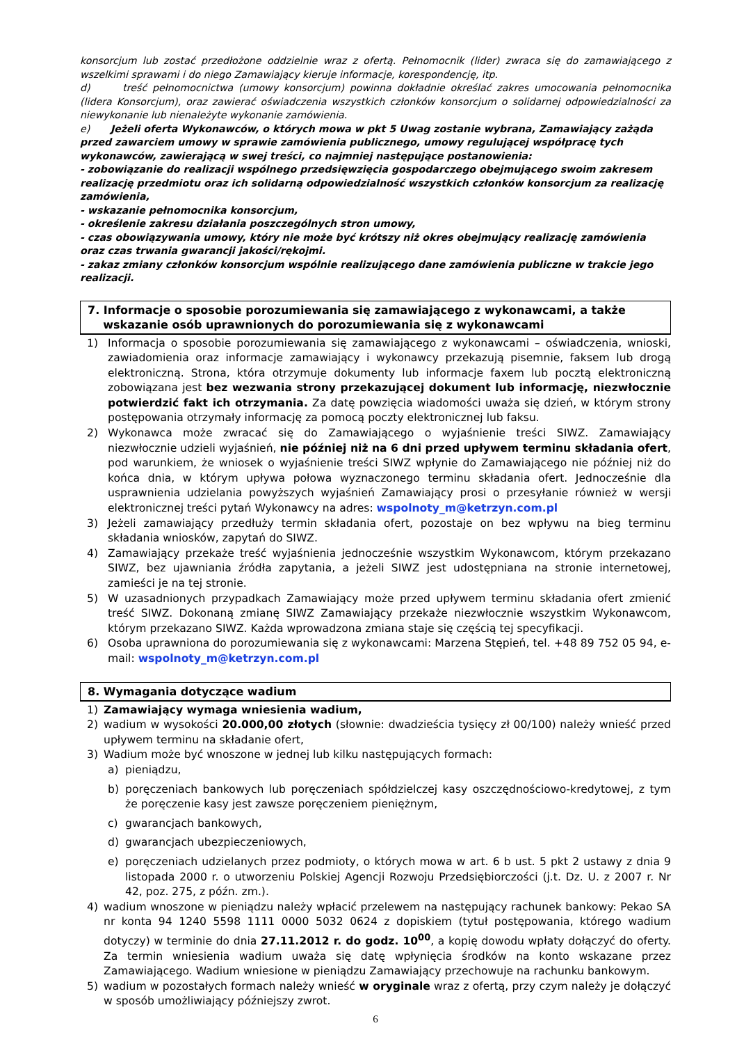konsorcjum lub zostać przedłożone oddzielnie wraz z ofertą. Pełnomocnik (lider) zwraca się do zamawiającego z wszelkimi sprawami i do niego Zamawiający kieruje informacje, korespondencję, itp.
d) treść pełnomocnictwa (umowy konsorcjum) powinna dokładnie określać zakres umocowania pełnomocnika (lidera Konsorcjum), oraz zawierać oświadczenia wszystkich członków konsorcjum o solidarnej odpowiedzialności za niewykonanie lub nienależyte wykonanie zamówienia.
e) Jeżeli oferta Wykonawców, o których mowa w pkt 5 Uwag zostanie wybrana, Zamawiający zażąda przed zawarciem umowy w sprawie zamówienia publicznego, umowy regulującej współpracę tych wykonawców, zawierającą w swej treści, co najmniej następujące postanowienia:
- zobowiązanie do realizacji wspólnego przedsięwzięcia gospodarczego obejmującego swoim zakresem realizację przedmiotu oraz ich solidarną odpowiedzialność wszystkich członków konsorcjum za realizację zamówienia,
- wskazanie pełnomocnika konsorcjum,
- określenie zakresu działania poszczególnych stron umowy,
- czas obowiązywania umowy, który nie może być krótszy niż okres obejmujący realizację zamówienia oraz czas trwania gwarancji jakości/rękojmi.
- zakaz zmiany członków konsorcjum wspólnie realizującego dane zamówienia publiczne w trakcie jego realizacji.
7. Informacje o sposobie porozumiewania się zamawiającego z wykonawcami, a także
wskazanie osób uprawnionych do porozumiewania się z wykonawcami
1) Informacja o sposobie porozumiewania się zamawiającego z wykonawcami – oświadczenia, wnioski, zawiadomienia oraz informacje zamawiający i wykonawcy przekazują pisemnie, faksem lub drogą elektroniczną. Strona, która otrzymuje dokumenty lub informacje faxem lub pocztą elektroniczną zobowiązana jest bez wezwania strony przekazującej dokument lub informację, niezwłocznie potwierdzić fakt ich otrzymania. Za datę powzięcia wiadomości uważa się dzień, w którym strony postępowania otrzymały informację za pomocą poczty elektronicznej lub faksu.
2) Wykonawca może zwracać się do Zamawiającego o wyjaśnienie treści SIWZ. Zamawiający niezwłocznie udzieli wyjaśnień, nie później niż na 6 dni przed upływem terminu składania ofert, pod warunkiem, że wniosek o wyjaśnienie treści SIWZ wpłynie do Zamawiającego nie później niż do końca dnia, w którym upływa połowa wyznaczonego terminu składania ofert. Jednocześnie dla usprawnienia udzielania powyższych wyjaśnień Zamawiający prosi o przesyłanie również w wersji elektronicznej treści pytań Wykonawcy na adres: wspolnoty_m@ketrzyn.com.pl
3) Jeżeli zamawiający przedłuży termin składania ofert, pozostaje on bez wpływu na bieg terminu składania wniosków, zapytań do SIWZ.
4) Zamawiający przekaże treść wyjaśnienia jednocześnie wszystkim Wykonawcom, którym przekazano SIWZ, bez ujawniania źródła zapytania, a jeżeli SIWZ jest udostępniana na stronie internetowej, zamieści je na tej stronie.
5) W uzasadnionych przypadkach Zamawiający może przed upływem terminu składania ofert zmienić treść SIWZ. Dokonaną zmianę SIWZ Zamawiający przekaże niezwłocznie wszystkim Wykonawcom, którym przekazano SIWZ. Każda wprowadzona zmiana staje się częścią tej specyfikacji.
6) Osoba uprawniona do porozumiewania się z wykonawcami: Marzena Stępień, tel. +48 89 752 05 94, e-mail: wspolnoty_m@ketrzyn.com.pl
8. Wymagania dotyczące wadium
1) Zamawiający wymaga wniesienia wadium,
2) wadium w wysokości 20.000,00 złotych (słownie: dwadzieścia tysięcy zł 00/100) należy wnieść przed upływem terminu na składanie ofert,
3) Wadium może być wnoszone w jednej lub kilku następujących formach:
a) pieniądzu,
b) poręczeniach bankowych lub poręczeniach spółdzielczej kasy oszczędnościowo-kredytowej, z tym że poręczenie kasy jest zawsze poręczeniem pieniężnym,
c) gwarancjach bankowych,
d) gwarancjach ubezpieczeniowych,
e) poręczeniach udzielanych przez podmioty, o których mowa w art. 6 b ust. 5 pkt 2 ustawy z dnia 9 listopada 2000 r. o utworzeniu Polskiej Agencji Rozwoju Przedsiębiorczości (j.t. Dz. U. z 2007 r. Nr 42, poz. 275, z późn. zm.).
4) wadium wnoszone w pieniądzu należy wpłacić przelewem na następujący rachunek bankowy: Pekao SA nr konta 94 1240 5598 1111 0000 5032 0624 z dopiskiem (tytuł postępowania, którego wadium dotyczy) w terminie do dnia 27.11.2012 r. do godz. 10<sup>00</sup>, a kopię dowodu wpłaty dołączyć do oferty. Za termin wniesienia wadium uważa się datę wpłynięcia środków na konto wskazane przez Zamawiającego. Wadium wniesione w pieniądzu Zamawiający przechowuje na rachunku bankowym.
5) wadium w pozostałych formach należy wnieść w oryginale wraz z ofertą, przy czym należy je dołączyć w sposób umożliwiający późniejszy zwrot.
6